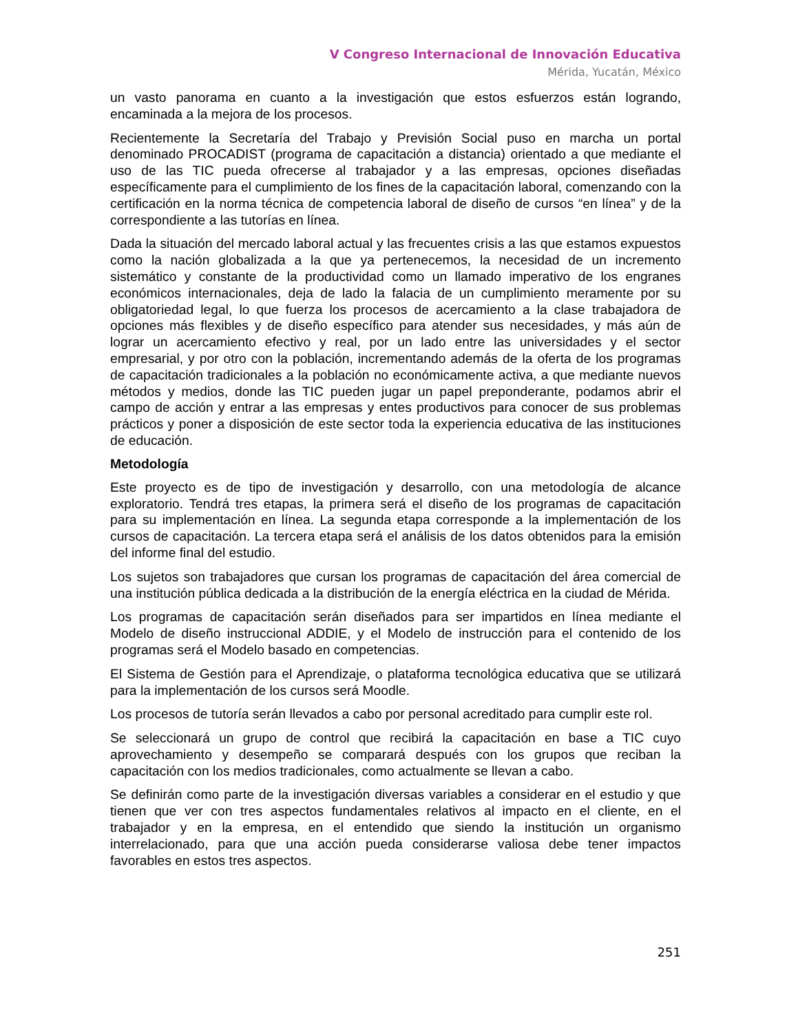V Congreso Internacional de Innovación Educativa
Mérida, Yucatán, México
un vasto panorama en cuanto a la investigación que estos esfuerzos están logrando, encaminada a la mejora de los procesos.
Recientemente la Secretaría del Trabajo y Previsión Social puso en marcha un portal denominado PROCADIST (programa de capacitación a distancia) orientado a que mediante el uso de las TIC pueda ofrecerse al trabajador y a las empresas, opciones diseñadas específicamente para el cumplimiento de los fines de la capacitación laboral, comenzando con la certificación en la norma técnica de competencia laboral de diseño de cursos “en línea” y de la correspondiente a las tutorías en línea.
Dada la situación del mercado laboral actual y las frecuentes crisis a las que estamos expuestos como la nación globalizada a la que ya pertenecemos, la necesidad de un incremento sistemático y constante de la productividad como un llamado imperativo de los engranes económicos internacionales, deja de lado la falacia de un cumplimiento meramente por su obligatoriedad legal, lo que fuerza los procesos de acercamiento a la clase trabajadora de opciones más flexibles y de diseño específico para atender sus necesidades, y más aún de lograr un acercamiento efectivo y real, por un lado entre las universidades y el sector empresarial, y por otro con la población, incrementando además de la oferta de los programas de capacitación tradicionales a la población no económicamente activa, a que mediante nuevos métodos y medios, donde las TIC pueden jugar un papel preponderante, podamos abrir el campo de acción y entrar a las empresas y entes productivos para conocer de sus problemas prácticos y poner a disposición de este sector toda la experiencia educativa de las instituciones de educación.
Metodología
Este proyecto es de tipo de investigación y desarrollo, con una metodología de alcance exploratorio. Tendrá tres etapas, la primera será el diseño de los programas de capacitación para su implementación en línea. La segunda etapa corresponde a la implementación de los cursos de capacitación. La tercera etapa será el análisis de los datos obtenidos para la emisión del informe final del estudio.
Los sujetos son trabajadores que cursan los programas de capacitación del área comercial de una institución pública dedicada a la distribución de la energía eléctrica en la ciudad de Mérida.
Los programas de capacitación serán diseñados para ser impartidos en línea mediante el Modelo de diseño instruccional ADDIE, y el Modelo de instrucción para el contenido de los programas será el Modelo basado en competencias.
El Sistema de Gestión para el Aprendizaje, o plataforma tecnológica educativa que se utilizará para la implementación de los cursos será Moodle.
Los procesos de tutoría serán llevados a cabo por personal acreditado para cumplir este rol.
Se seleccionará un grupo de control que recibirá la capacitación en base a TIC cuyo aprovechamiento y desempeño se comparará después con los grupos que reciban la capacitación con los medios tradicionales, como actualmente se llevan a cabo.
Se definirán como parte de la investigación diversas variables a considerar en el estudio y que tienen que ver con tres aspectos fundamentales relativos al impacto en el cliente, en el trabajador y en la empresa, en el entendido que siendo la institución un organismo interrelacionado, para que una acción pueda considerarse valiosa debe tener impactos favorables en estos tres aspectos.
251